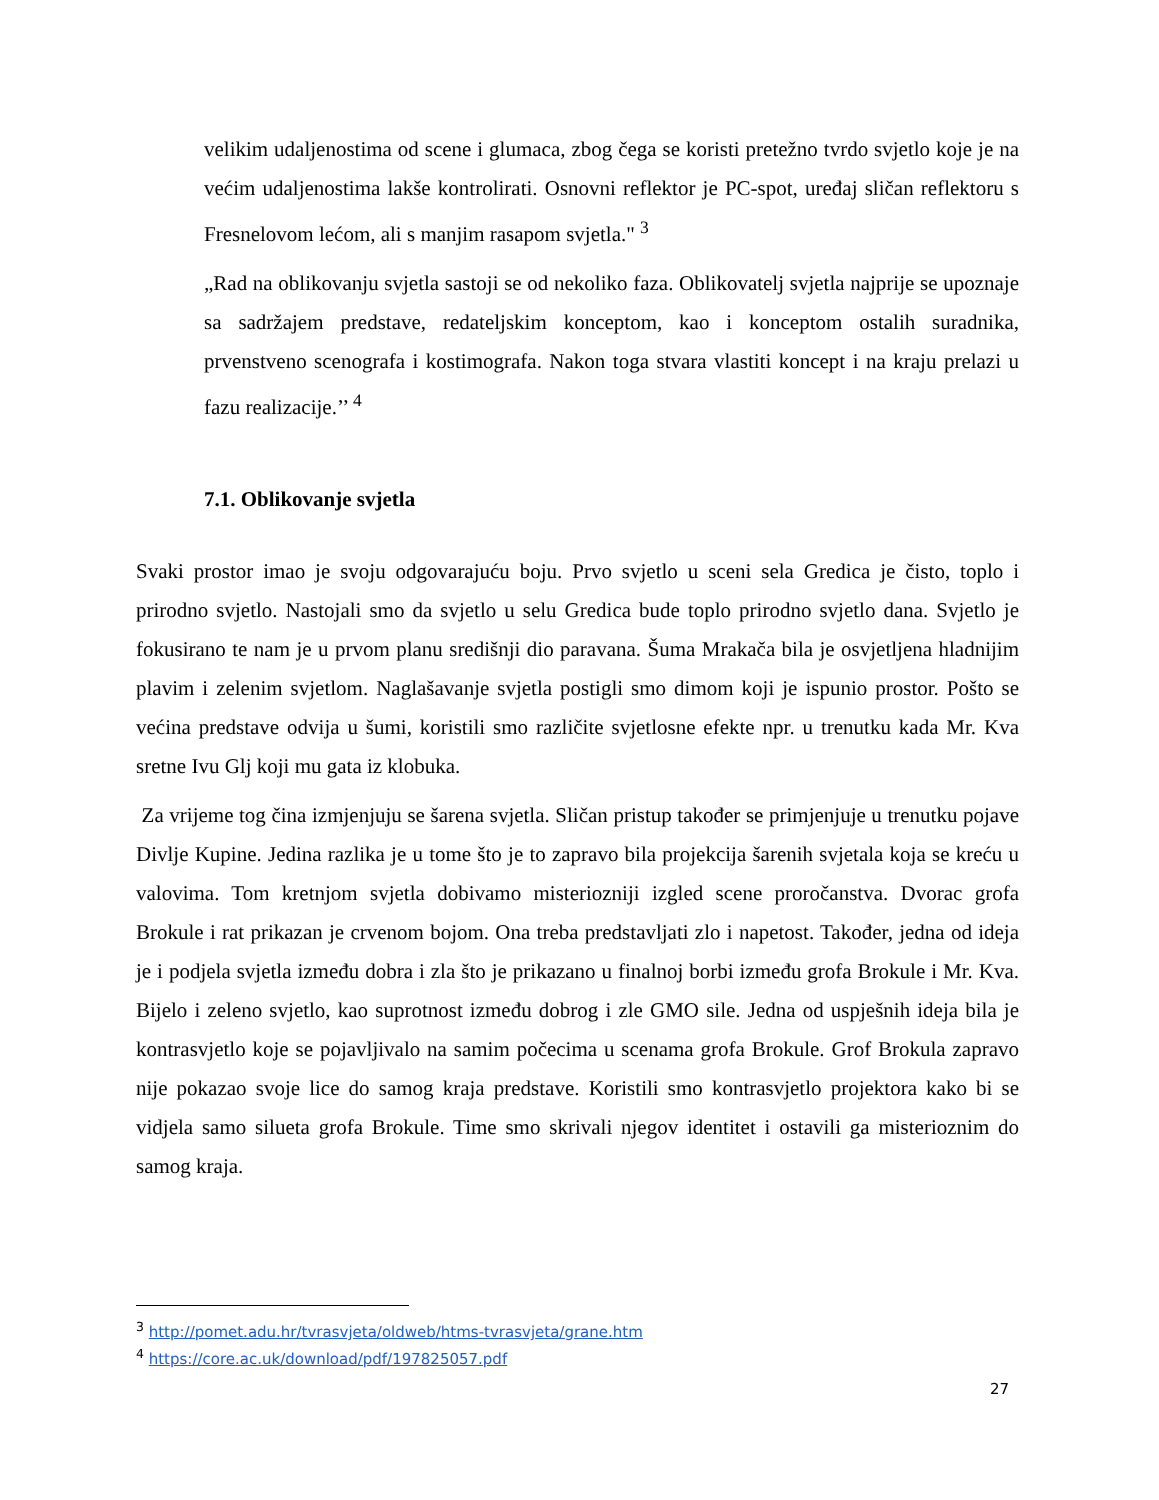velikim udaljenostima od scene i glumaca, zbog čega se koristi pretežno tvrdo svjetlo koje je na većim udaljenostima lakše kontrolirati. Osnovni reflektor je PC-spot, uređaj sličan reflektoru s Fresnelovom lećom, ali s manjim rasapom svjetla." <sup>3</sup>
„Rad na oblikovanju svjetla sastoji se od nekoliko faza. Oblikovatelj svjetla najprije se upoznaje sa sadržajem predstave, redateljskim konceptom, kao i konceptom ostalih suradnika, prvenstveno scenografa i kostimografa. Nakon toga stvara vlastiti koncept i na kraju prelazi u fazu realizacije.’’ <sup>4</sup>
7.1. Oblikovanje svjetla
Svaki prostor imao je svoju odgovarajuću boju. Prvo svjetlo u sceni sela Gredica je čisto, toplo i prirodno svjetlo. Nastojali smo da svjetlo u selu Gredica bude toplo prirodno svjetlo dana. Svjetlo je fokusirano te nam je u prvom planu središnji dio paravana. Šuma Mrakača bila je osvjetljena hladnijim plavim i zelenim svjetlom. Naglašavanje svjetla postigli smo dimom koji je ispunio prostor. Pošto se većina predstave odvija u šumi, koristili smo različite svjetlosne efekte npr. u trenutku kada Mr. Kva sretne Ivu Glj koji mu gata iz klobuka.
Za vrijeme tog čina izmjenjuju se šarena svjetla. Sličan pristup također se primjenjuje u trenutku pojave Divlje Kupine. Jedina razlika je u tome što je to zapravo bila projekcija šarenih svjetala koja se kreću u valovima. Tom kretnjom svjetla dobivamo misteriozniji izgled scene proročanstva. Dvorac grofa Brokule i rat prikazan je crvenom bojom. Ona treba predstavljati zlo i napetost. Također, jedna od ideja je i podjela svjetla između dobra i zla što je prikazano u finalnoj borbi između grofa Brokule i Mr. Kva. Bijelo i zeleno svjetlo, kao suprotnost između dobrog i zle GMO sile. Jedna od uspješnih ideja bila je kontrasvjetlo koje se pojavljivalo na samim počecima u scenama grofa Brokule. Grof Brokula zapravo nije pokazao svoje lice do samog kraja predstave. Koristili smo kontrasvjetlo projektora kako bi se vidjela samo silueta grofa Brokule. Time smo skrivali njegov identitet i ostavili ga misterioznim do samog kraja.
<sup>3</sup> http://pomet.adu.hr/tvrasvjeta/oldweb/htms-tvrasvjeta/grane.htm
<sup>4</sup> https://core.ac.uk/download/pdf/197825057.pdf
27